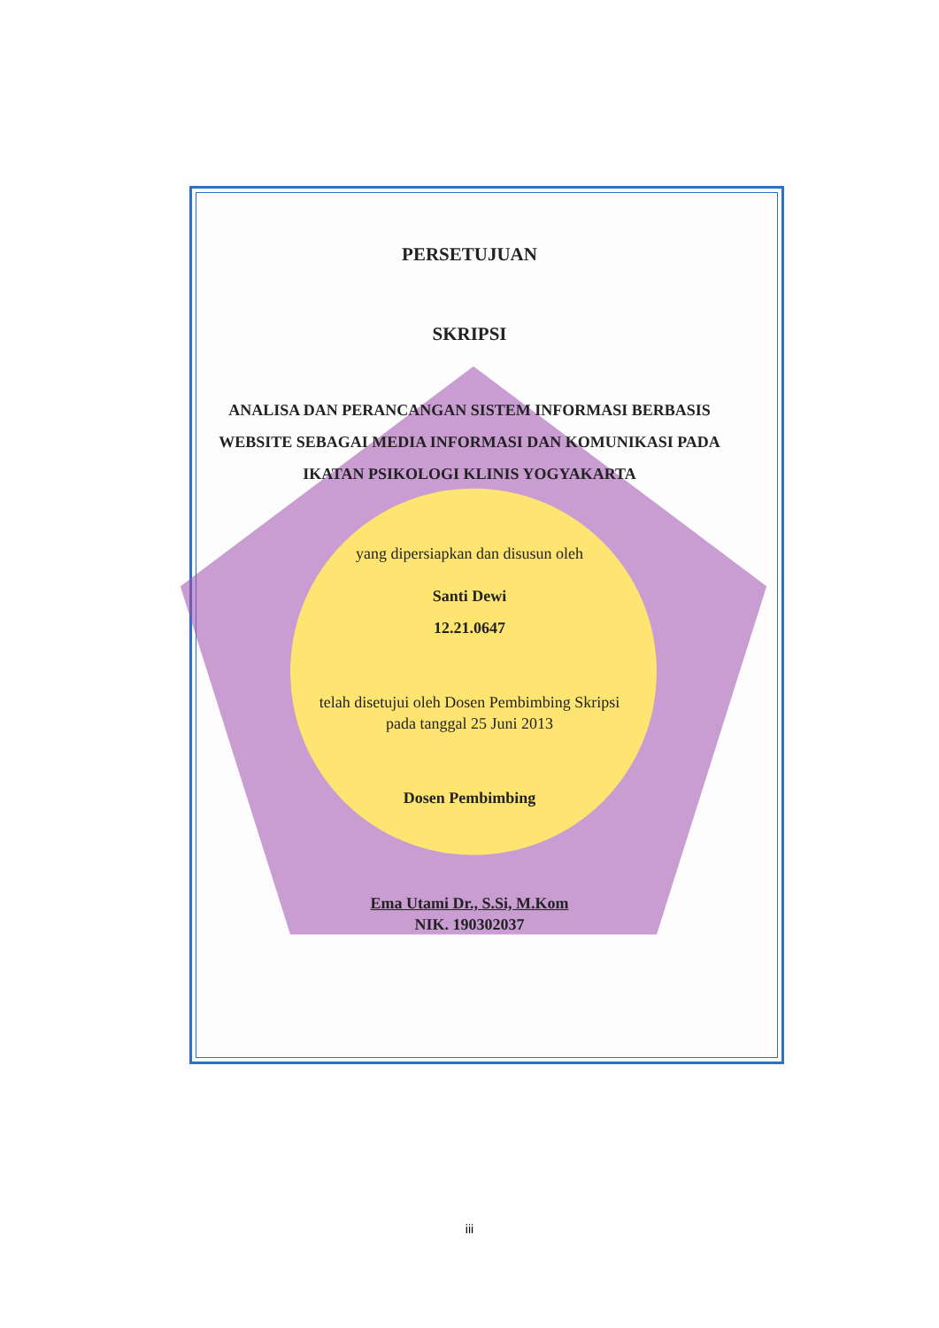PERSETUJUAN
SKRIPSI
ANALISA DAN PERANCANGAN SISTEM INFORMASI BERBASIS WEBSITE SEBAGAI MEDIA INFORMASI DAN KOMUNIKASI PADA IKATAN PSIKOLOGI KLINIS YOGYAKARTA
yang dipersiapkan dan disusun oleh
Santi Dewi
12.21.0647
telah disetujui oleh Dosen Pembimbing Skripsi
pada tanggal 25 Juni 2013
Dosen Pembimbing
Ema Utami Dr., S.Si, M.Kom
NIK. 190302037
iii